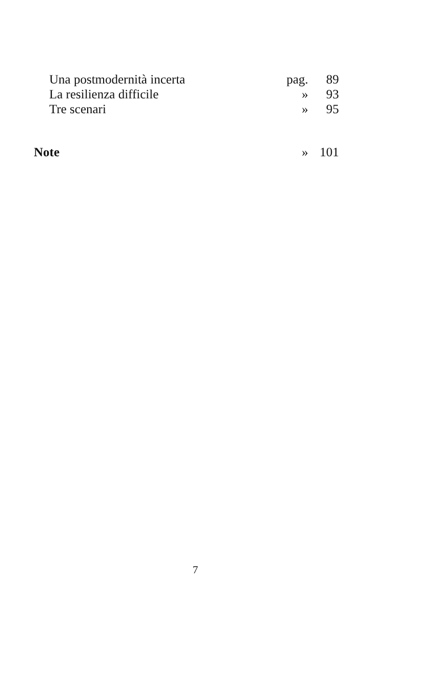| Una postmodernità incerta | pag. | 89 |
| La resilienza difficile | » | 93 |
| Tre scenari | » | 95 |
| Note | » | 101 |
7